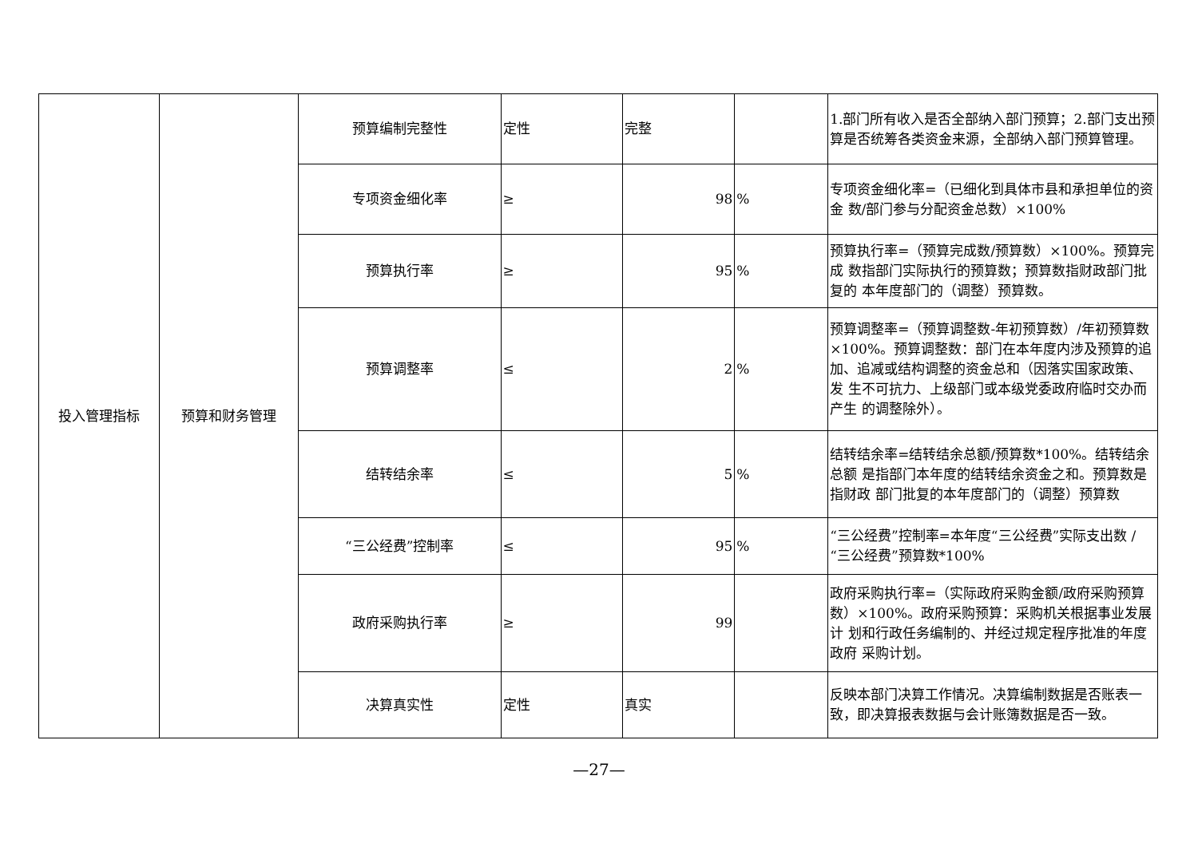| 投入管理指标 | 预算和财务管理 | 预算编制完整性 | 定性 | 完整 | | 1.部门所有收入是否全部纳入部门预算；2.部门支出预 算是否统筹各类资金来源，全部纳入部门预算管理。 |
| | | 专项资金细化率 | ≥ | 98 | % | 专项资金细化率=（已细化到具体市县和承担单位的资金 数/部门参与分配资金总数）×100% |
| | | 预算执行率 | ≥ | 95 | % | 预算执行率=（预算完成数/预算数）×100%。预算完成 数指部门实际执行的预算数；预算数指财政部门批复的 本年度部门的（调整）预算数。 |
| | | 预算调整率 | ≤ | 2 | % | 预算调整率=（预算调整数-年初预算数）/年初预算数 ×100%。预算调整数：部门在本年度内涉及预算的追 加、追减或结构调整的资金总和（因落实国家政策、发 生不可抗力、上级部门或本级党委政府临时交办而产生 的调整除外）。 |
| | | 结转结余率 | ≤ | 5 | % | 结转结余率=结转结余总额/预算数*100%。结转结余总额 是指部门本年度的结转结余资金之和。预算数是指财政 部门批复的本年度部门的（调整）预算数 |
| | | “三公经费”控制率 | ≤ | 95 | % | “三公经费”控制率=本年度“三公经费”实际支出数 /“三公经费”预算数*100% |
| | | 政府采购执行率 | ≥ | 99 | | 政府采购执行率=（实际政府采购金额/政府采购预算 数）×100%。政府采购预算：采购机关根据事业发展计 划和行政任务编制的、并经过规定程序批准的年度政府 采购计划。 |
| | | 决算真实性 | 定性 | 真实 | | 反映本部门决算工作情况。决算编制数据是否账表一 致，即决算报表数据与会计账簿数据是否一致。 |
—27—